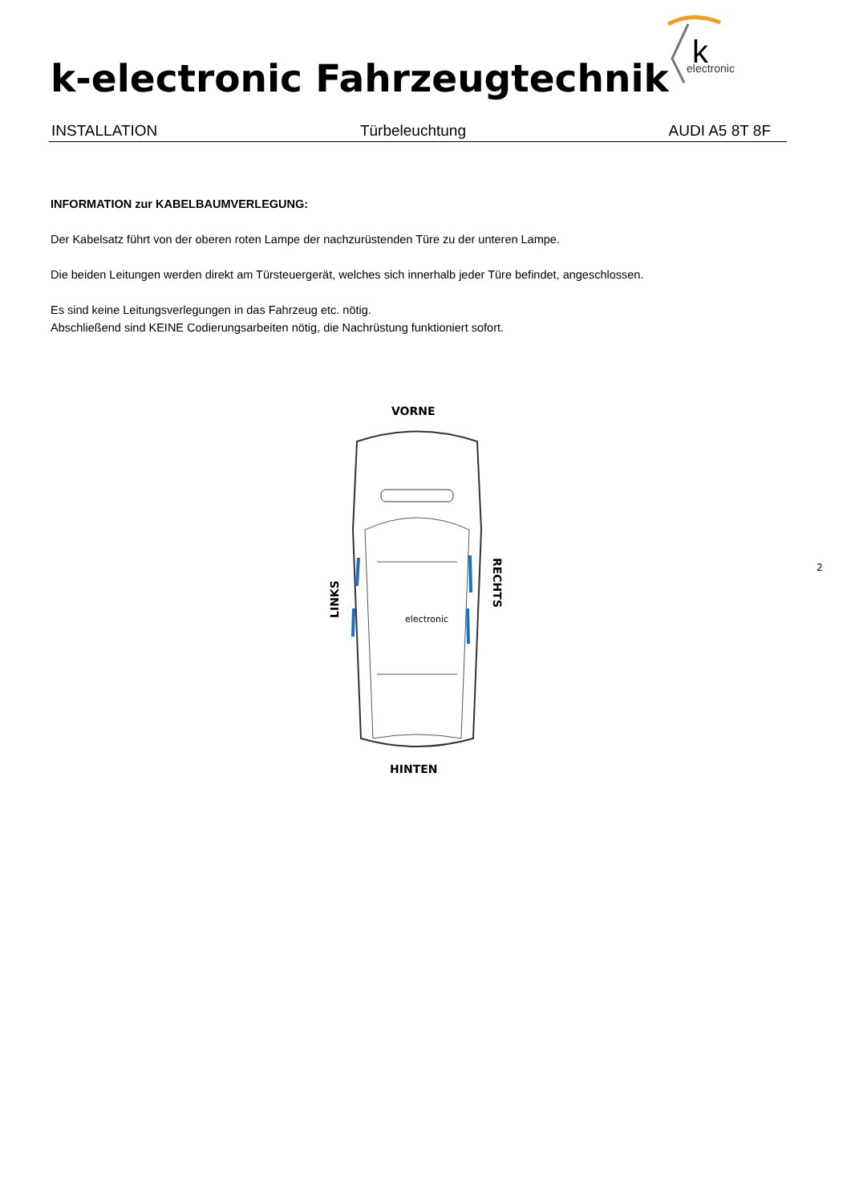k
electronic
k-electronic Fahrzeugtechnik
INSTALLATION Türbeleuchtung AUDI A5 8T 8F
INFORMATION zur KABELBAUMVERLEGUNG:
Der Kabelsatz führt von der oberen roten Lampe der nachzurüstenden Türe zu der unteren Lampe.
Die beiden Leitungen werden direkt am Türsteuergerät, welches sich innerhalb jeder Türe befindet, angeschlossen.
Es sind keine Leitungsverlegungen in das Fahrzeug etc. nötig.
Abschließend sind KEINE Codierungsarbeiten nötig, die Nachrüstung funktioniert sofort.
VORNE
HINTEN
LINKS
RECHTS
electronic
2